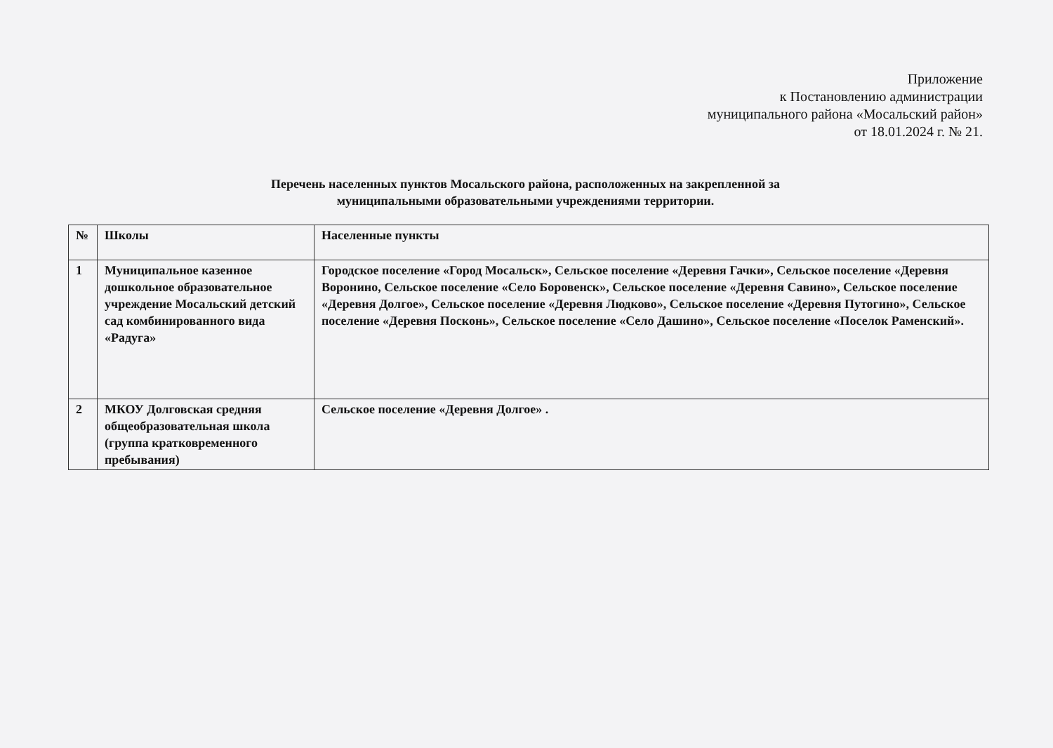Приложение
к Постановлению администрации
муниципального района «Мосальский район»
от 18.01.2024 г. № 21.
Перечень населенных пунктов Мосальского района, расположенных на закрепленной за
муниципальными образовательными учреждениями территории.
| № | Школы | Населенные пункты |
| 1 | Муниципальное казенное дошкольное образовательное учреждение Мосальский детский сад комбинированного вида «Радуга» | Городское поселение «Город Мосальск», Сельское поселение «Деревня Гачки», Сельское поселение «Деревня Воронино, Сельское поселение «Село Боровенск», Сельское поселение «Деревня Савино», Сельское поселение «Деревня Долгое», Сельское поселение «Деревня Людково», Сельское поселение «Деревня Путогино», Сельское поселение «Деревня Посконь», Сельское поселение «Село Дашино», Сельское поселение «Поселок Раменский». |
| 2 | МКОУ Долговская средняя общеобразовательная школа (группа кратковременного пребывания) | Сельское поселение «Деревня Долгое» . |